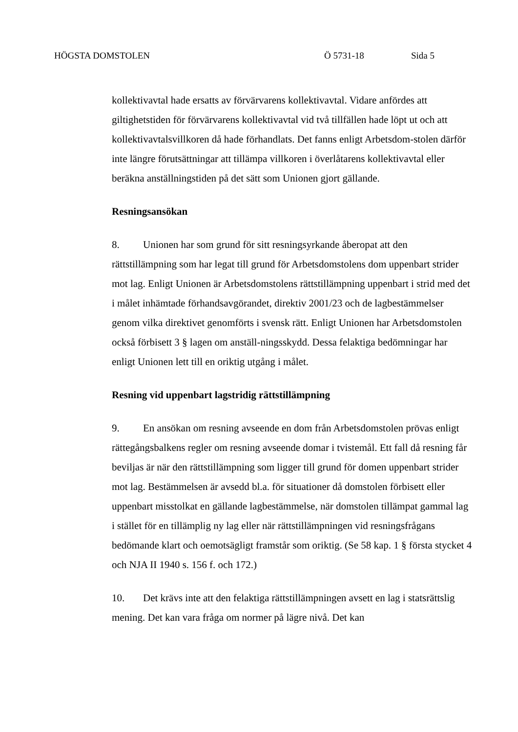HÖGSTA DOMSTOLEN Ö 5731-18 Sida 5
kollektivavtal hade ersatts av förvärvarens kollektivavtal. Vidare anfördes att giltighetstiden för förvärvarens kollektivavtal vid två tillfällen hade löpt ut och att kollektivavtalsvillkoren då hade förhandlats. Det fanns enligt Arbetsdom-stolen därför inte längre förutsättningar att tillämpa villkoren i överlåtarens kollektivavtal eller beräkna anställningstiden på det sätt som Unionen gjort gällande.
Resningsansökan
8. Unionen har som grund för sitt resningsyrkande åberopat att den rättstillämpning som har legat till grund för Arbetsdomstolens dom uppenbart strider mot lag. Enligt Unionen är Arbetsdomstolens rättstillämpning uppenbart i strid med det i målet inhämtade förhandsavgörandet, direktiv 2001/23 och de lagbestämmelser genom vilka direktivet genomförts i svensk rätt. Enligt Unionen har Arbetsdomstolen också förbisett 3 § lagen om anställ-ningsskydd. Dessa felaktiga bedömningar har enligt Unionen lett till en oriktig utgång i målet.
Resning vid uppenbart lagstridig rättstillämpning
9. En ansökan om resning avseende en dom från Arbetsdomstolen prövas enligt rättegångsbalkens regler om resning avseende domar i tvistemål. Ett fall då resning får beviljas är när den rättstillämpning som ligger till grund för domen uppenbart strider mot lag. Bestämmelsen är avsedd bl.a. för situationer då domstolen förbisett eller uppenbart misstolkat en gällande lagbestämmelse, när domstolen tillämpat gammal lag i stället för en tillämplig ny lag eller när rättstillämpningen vid resningsfrågans bedömande klart och oemotsägligt framstår som oriktig. (Se 58 kap. 1 § första stycket 4 och NJA II 1940 s. 156 f. och 172.)
10. Det krävs inte att den felaktiga rättstillämpningen avsett en lag i statsrättslig mening. Det kan vara fråga om normer på lägre nivå. Det kan